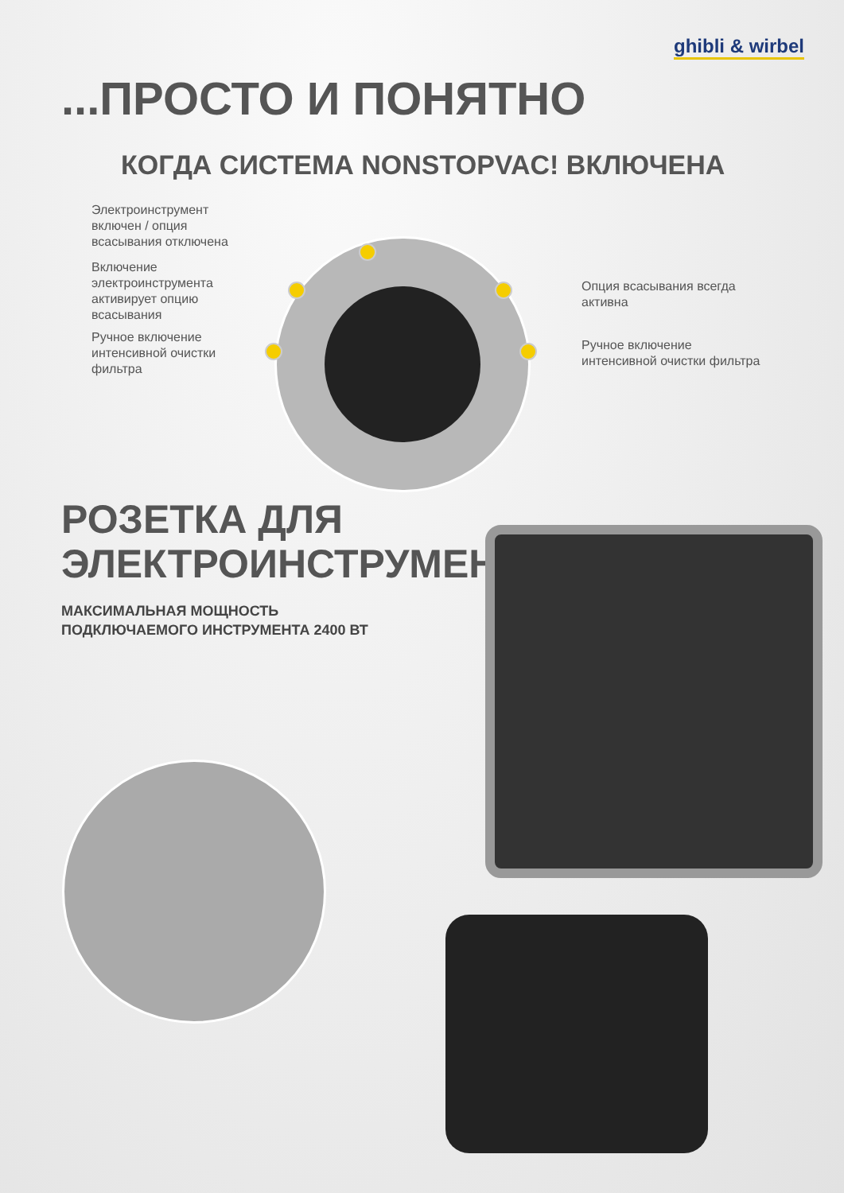ghibli & wirbel
...ПРОСТО И ПОНЯТНО
КОГДА СИСТЕМА NONSTOPVAC! ВКЛЮЧЕНА
Электроинструмент
включен / опция
всасывания отключена
Включение
электроинструмента
активирует опцию
всасывания
Ручное включение
интенсивной очистки
фильтра
Опция всасывания всегда
активна
Ручное включение
интенсивной очистки фильтра
РОЗЕТКА ДЛЯ
ЭЛЕКТРОИНСТРУМЕНТА
МАКСИМАЛЬНАЯ МОЩНОСТЬ
ПОДКЛЮЧАЕМОГО ИНСТРУМЕНТА 2400 ВТ